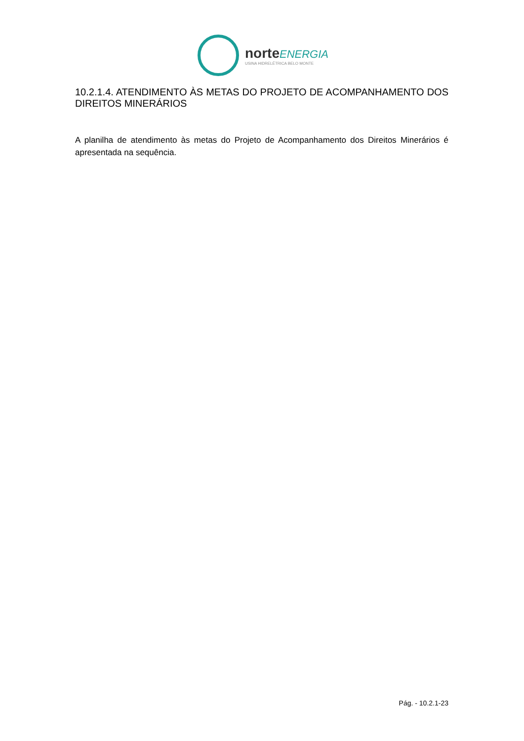norte ENERGIA
USINA HIDRELÉTRICA BELO MONTE
10.2.1.4. ATENDIMENTO ÀS METAS DO PROJETO DE ACOMPANHAMENTO DOS DIREITOS MINERÁRIOS
A planilha de atendimento às metas do Projeto de Acompanhamento dos Direitos Minerários é apresentada na sequência.
Pág. - 10.2.1-23